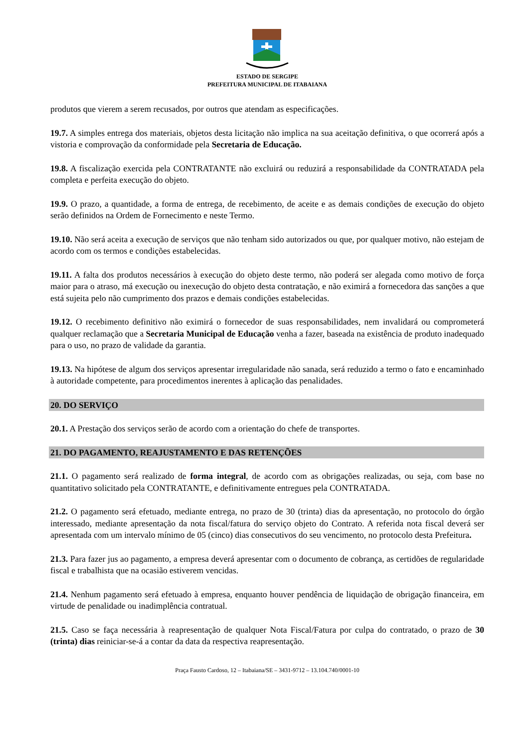ESTADO DE SERGIPE
PREFEITURA MUNICIPAL DE ITABAIANA
produtos que vierem a serem recusados, por outros que atendam as especificações.
19.7. A simples entrega dos materiais, objetos desta licitação não implica na sua aceitação definitiva, o que ocorrerá após a vistoria e comprovação da conformidade pela Secretaria de Educação.
19.8. A fiscalização exercida pela CONTRATANTE não excluirá ou reduzirá a responsabilidade da CONTRATADA pela completa e perfeita execução do objeto.
19.9. O prazo, a quantidade, a forma de entrega, de recebimento, de aceite e as demais condições de execução do objeto serão definidos na Ordem de Fornecimento e neste Termo.
19.10. Não será aceita a execução de serviços que não tenham sido autorizados ou que, por qualquer motivo, não estejam de acordo com os termos e condições estabelecidas.
19.11. A falta dos produtos necessários à execução do objeto deste termo, não poderá ser alegada como motivo de força maior para o atraso, má execução ou inexecução do objeto desta contratação, e não eximirá a fornecedora das sanções a que está sujeita pelo não cumprimento dos prazos e demais condições estabelecidas.
19.12. O recebimento definitivo não eximirá o fornecedor de suas responsabilidades, nem invalidará ou comprometerá qualquer reclamação que a Secretaria Municipal de Educação venha a fazer, baseada na existência de produto inadequado para o uso, no prazo de validade da garantia.
19.13. Na hipótese de algum dos serviços apresentar irregularidade não sanada, será reduzido a termo o fato e encaminhado à autoridade competente, para procedimentos inerentes à aplicação das penalidades.
20. DO SERVIÇO
20.1. A Prestação dos serviços serão de acordo com a orientação do chefe de transportes.
21. DO PAGAMENTO, REAJUSTAMENTO E DAS RETENÇÕES
21.1. O pagamento será realizado de forma integral, de acordo com as obrigações realizadas, ou seja, com base no quantitativo solicitado pela CONTRATANTE, e definitivamente entregues pela CONTRATADA.
21.2. O pagamento será efetuado, mediante entrega, no prazo de 30 (trinta) dias da apresentação, no protocolo do órgão interessado, mediante apresentação da nota fiscal/fatura do serviço objeto do Contrato. A referida nota fiscal deverá ser apresentada com um intervalo mínimo de 05 (cinco) dias consecutivos do seu vencimento, no protocolo desta Prefeitura.
21.3. Para fazer jus ao pagamento, a empresa deverá apresentar com o documento de cobrança, as certidões de regularidade fiscal e trabalhista que na ocasião estiverem vencidas.
21.4. Nenhum pagamento será efetuado à empresa, enquanto houver pendência de liquidação de obrigação financeira, em virtude de penalidade ou inadimplência contratual.
21.5. Caso se faça necessária à reapresentação de qualquer Nota Fiscal/Fatura por culpa do contratado, o prazo de 30 (trinta) dias reiniciar-se-á a contar da data da respectiva reapresentação.
Praça Fausto Cardoso, 12 – Itabaiana/SE – 3431-9712 – 13.104.740/0001-10